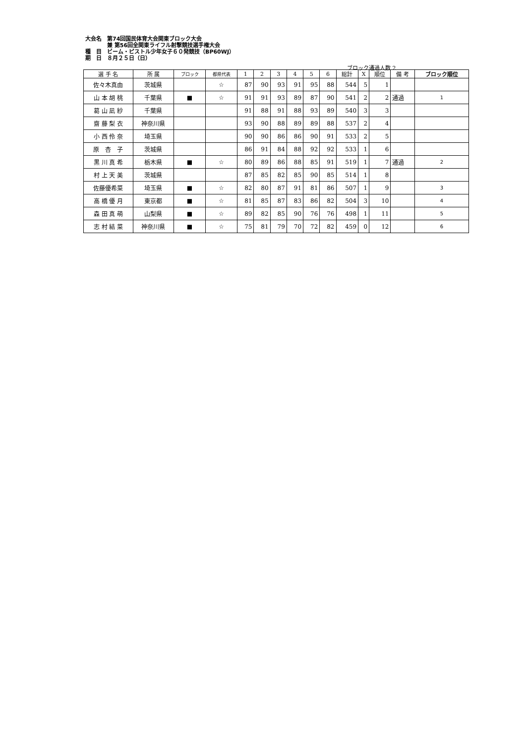大会名　第74回国民体育大会関東ブロック大会
　　　　兼 第56回全関東ライフル射撃競技選手権大会
種　目　ビーム・ピストル少年女子６０発競技（BP60WJ）
期　日　８月２５日（日）
ブロック通過人数 2
| 選 手 名 | 所 属 | ブロック | 都県代表 | 1 | 2 | 3 | 4 | 5 | 6 | 総計 | X | 順位 | 備 考 | ブロック順位 |
| --- | --- | --- | --- | --- | --- | --- | --- | --- | --- | --- | --- | --- | --- | --- |
| 佐々木真由 | 茨城県 | | ☆ | 87 | 90 | 93 | 91 | 95 | 88 | 544 | 5 | 1 | | |
| 山 本 胡 桃 | 千葉県 | ■ | ☆ | 91 | 91 | 93 | 89 | 87 | 90 | 541 | 2 | 2 | 通過 | 1 |
| 葛 山 凪 紗 | 千葉県 | | | 91 | 88 | 91 | 88 | 93 | 89 | 540 | 3 | 3 | | |
| 齋 藤 梨 衣 | 神奈川県 | | | 93 | 90 | 88 | 89 | 89 | 88 | 537 | 2 | 4 | | |
| 小 西 伶 奈 | 埼玉県 | | | 90 | 90 | 86 | 86 | 90 | 91 | 533 | 2 | 5 | | |
| 原 杏 子 | 茨城県 | | | 86 | 91 | 84 | 88 | 92 | 92 | 533 | 1 | 6 | | |
| 黒 川 真 希 | 栃木県 | ■ | ☆ | 80 | 89 | 86 | 88 | 85 | 91 | 519 | 1 | 7 | 通過 | 2 |
| 村 上 天 美 | 茨城県 | | | 87 | 85 | 82 | 85 | 90 | 85 | 514 | 1 | 8 | | |
| 佐藤優希菜 | 埼玉県 | ■ | ☆ | 82 | 80 | 87 | 91 | 81 | 86 | 507 | 1 | 9 | | 3 |
| 高 橋 優 月 | 東京都 | ■ | ☆ | 81 | 85 | 87 | 83 | 86 | 82 | 504 | 3 | 10 | | 4 |
| 森 田 真 萌 | 山梨県 | ■ | ☆ | 89 | 82 | 85 | 90 | 76 | 76 | 498 | 1 | 11 | | 5 |
| 志 村 結 菜 | 神奈川県 | ■ | ☆ | 75 | 81 | 79 | 70 | 72 | 82 | 459 | 0 | 12 | | 6 |